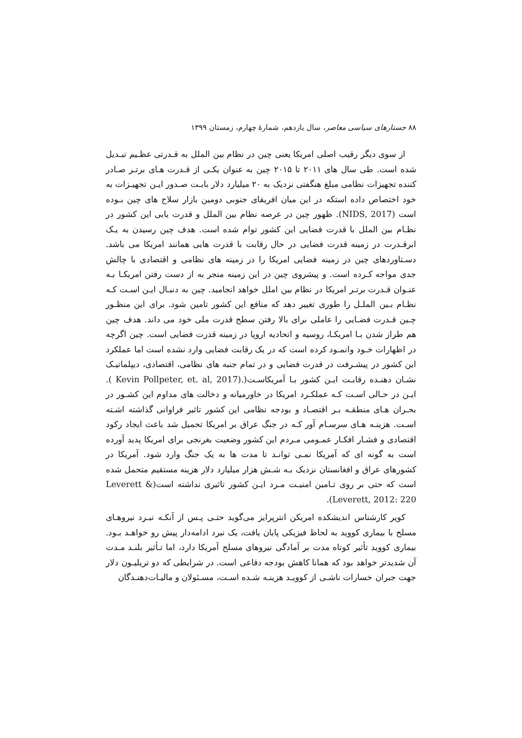۸۸ جستارهای سیاسی معاصر، سال یازدهم، شمارهٔ چهارم، زمستان ۱۳۹۹
از سوی دیگر رقیب اصلی امریکا یعنی چین در نظام بین الملل به قـدرتی عظـیم تبـدیل شده است. طی سال های ۲۰۱۱ تا ۲۰۱۵ چین به عنوان یکـی از قـدرت هـای برتـر صـادر کننده تجهیزات نظامی مبلغ هنگفتی نزدیک به ۲۰ میلیارد دلار بابـت صـدور ایـن تجهیـزات به خود اختصاص داده استکه در این میان افریقای جنوبی دومین بازار سلاح های چین بـوده است (NIDS, 2017). ظهور چین در عرصه نظام بین الملل و قدرت یابی این کشور در نظـام بین الملل با قدرت فضایی این کشور توام شده است. هدف چین رسیدن به یـک ابرقـدرت در زمینه قدرت فضایی در حال رقابت با قدرت هایی همانند امریکا می باشد. دسـتاوردهای چین در زمینه فضایی امریکا را در زمینه های نظامی و اقتصادی با چالش جدی مواجه کـرده است. و پیشروی چین در این زمینه منجر به از دست رفتن امریکـا بـه عنـوان قـدرت برتـر امریکا در نظام بین املل خواهد انجامید. چین به دنبـال ایـن اسـت کـه نظـام بـین الملـل را طوری تغییر دهد که منافع این کشور تامین شود. برای این منظـور چـین قـدرت فضـایی را عاملی برای بالا رفتن سطح قدرت ملی خود می داند. هدف چین هم طراز شدن بـا امریکـا، روسیه و اتحادیه اروپا در زمینه قدرت فضایی است. چین اگرچه در اظهارات خـود وانمـود کرده است که در یک رقابت فضایی وارد نشده است اما عملکرد این کشور در پیشـرفت در قدرت فضایی و در تمام جنبه های نظامی، اقتصادی، دیپلماتیـک نشـان دهنـده رقابـت ایـن کشور بـا آمریکاسـت(.(Kevin Pollpeter, et. al, 2017 ). ایـن در حـالی اسـت کـه عملکـرد امریکا در خاورمیانه و دخالت های مداوم این کشـور در بحـران هـای منطقـه بـر اقتصـاد و بودجه نظامی این کشور تاثیر فراوانی گذاشته اشـته اسـت. هزینـه هـای سرسـام آور کـه در جنگ عراق بر امریکا تحمیل شد باعث ایجاد رکود اقتصادی و فشـار افکـار عمـومی مـردم این کشور وضعیت بغرنجی برای امریکا پدید آورده است به گونه ای که آمریکا نمـی توانـد تا مدت ها به یک جنگ وارد شود. آمریکا در کشورهای عراق و افغانستان نزدیک بـه شـش هزار میلیارد دلار هزینه مستقیم متحمل شده است که حتی بر روی تـامین امنیـت مـرد ایـن کشور تاثیری نداشته است(Leverett & Leverett, 2012: 220).
کوپر کارشناس اندیشکده امریکن انترپرایز می‌گوید حتـی پـس از آنکـه نبـرد نیروهـای مسلح با بیماری کووید به لحاظ فیزیکی پایان یافت، یک نبرد ادامه‌دار پیش رو خواهـد بـود. بیماری کووید تأثیر کوتاه مدت بر آمادگی نیروهای مسلح آمریکا دارد، اما تـأثیر بلنـد مـدت آن شدیدتر خواهد بود که همانا کاهش بودجه دفاعی است. در شرایطی که دو تریلیـون دلار جهت جبران خسارات ناشـی از کوویـد هزینـه شـده اسـت، مسـئولان و مالیـات‌دهنـدگان